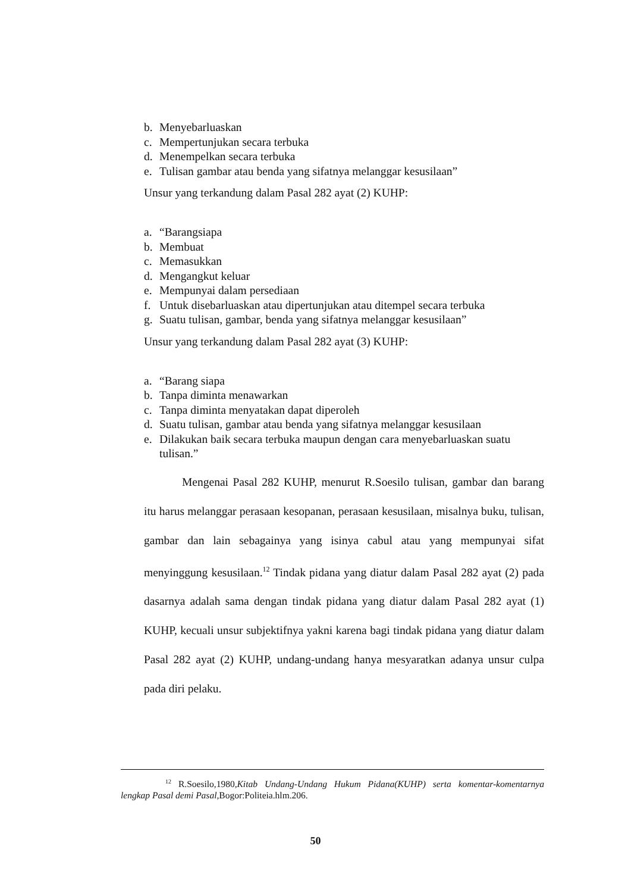b. Menyebarluaskan
c. Mempertunjukan secara terbuka
d. Menempelkan secara terbuka
e. Tulisan gambar atau benda yang sifatnya melanggar kesusilaan”
Unsur yang terkandung dalam Pasal 282 ayat (2) KUHP:
a. “Barangsiapa
b. Membuat
c. Memasukkan
d. Mengangkut keluar
e. Mempunyai dalam persediaan
f. Untuk disebarluaskan atau dipertunjukan atau ditempel secara terbuka
g. Suatu tulisan, gambar, benda yang sifatnya melanggar kesusilaan”
Unsur yang terkandung dalam Pasal 282 ayat (3) KUHP:
a. “Barang siapa
b. Tanpa diminta menawarkan
c. Tanpa diminta menyatakan dapat diperoleh
d. Suatu tulisan, gambar atau benda yang sifatnya melanggar kesusilaan
e. Dilakukan baik secara terbuka maupun dengan cara menyebarluaskan suatu tulisan.”
Mengenai Pasal 282 KUHP, menurut R.Soesilo tulisan, gambar dan barang itu harus melanggar perasaan kesopanan, perasaan kesusilaan, misalnya buku, tulisan, gambar dan lain sebagainya yang isinya cabul atau yang mempunyai sifat menyinggung kesusilaan.<sup>12</sup> Tindak pidana yang diatur dalam Pasal 282 ayat (2) pada dasarnya adalah sama dengan tindak pidana yang diatur dalam Pasal 282 ayat (1) KUHP, kecuali unsur subjektifnya yakni karena bagi tindak pidana yang diatur dalam Pasal 282 ayat (2) KUHP, undang-undang hanya mesyaratkan adanya unsur culpa pada diri pelaku.
<sup>12</sup> R.Soesilo,1980,Kitab Undang-Undang Hukum Pidana(KUHP) serta komentar-komentarnya lengkap Pasal demi Pasal,Bogor:Politeia.hlm.206.
50